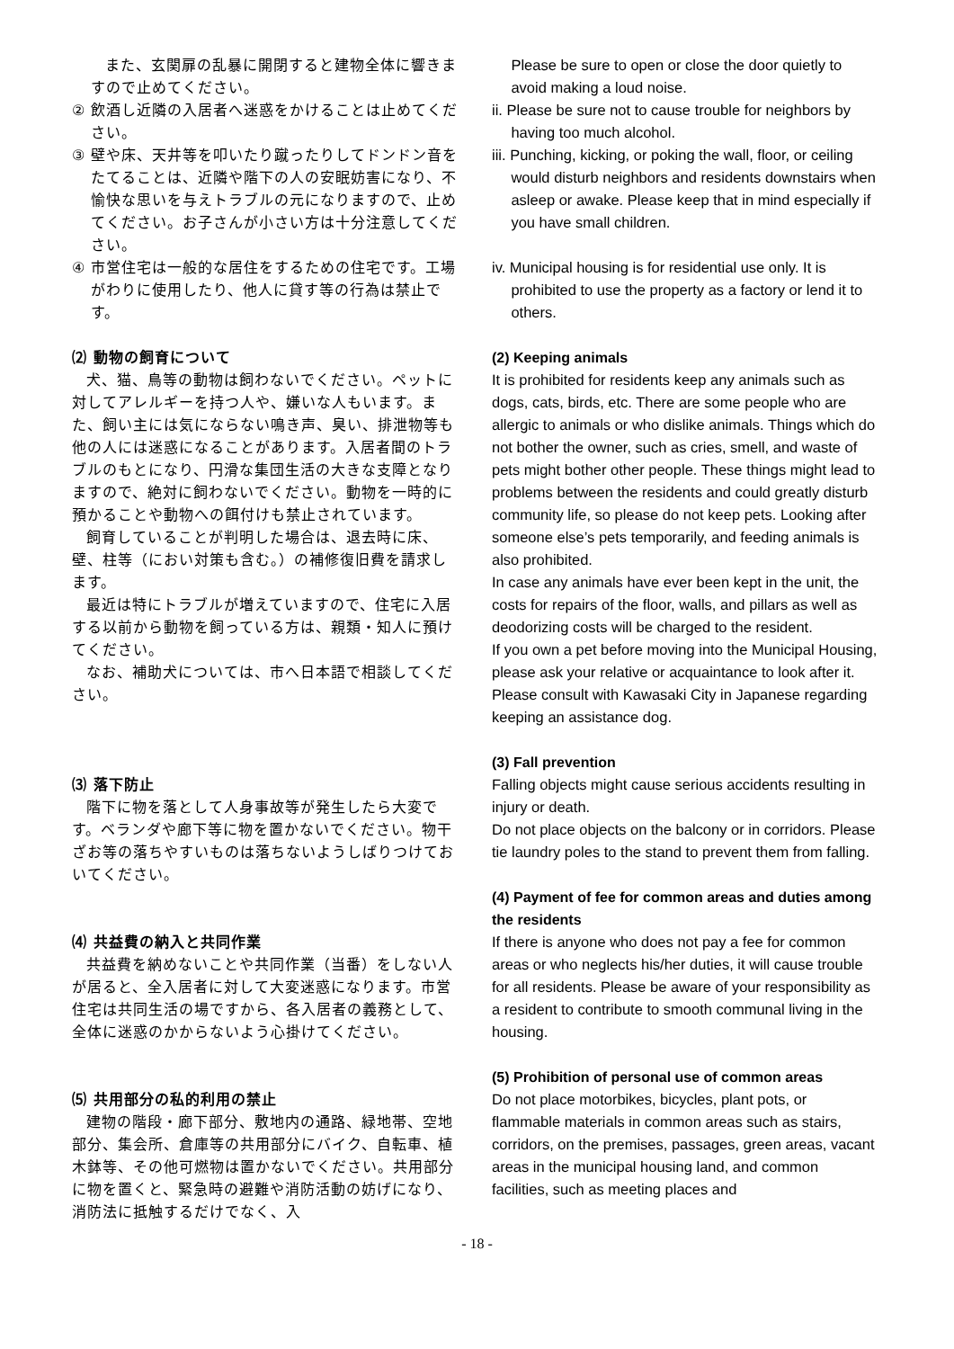また、玄関扉の乱暴に開閉すると建物全体に響きますので止めてください。
② 飲酒し近隣の入居者へ迷惑をかけることは止めてください。
③ 壁や床、天井等を叩いたり蹴ったりしてドンドン音をたてることは、近隣や階下の人の安眠妨害になり、不愉快な思いを与えトラブルの元になりますので、止めてください。お子さんが小さい方は十分注意してください。
④ 市営住宅は一般的な居住をするための住宅です。工場がわりに使用したり、他人に貸す等の行為は禁止です。
⑵ 動物の飼育について
犬、猫、鳥等の動物は飼わないでください。ペットに対してアレルギーを持つ人や、嫌いな人もいます。また、飼い主には気にならない鳴き声、臭い、排泄物等も他の人には迷惑になることがあります。入居者間のトラブルのもとになり、円滑な集団生活の大きな支障となりますので、絶対に飼わないでください。動物を一時的に預かることや動物への餌付けも禁止されています。
飼育していることが判明した場合は、退去時に床、壁、柱等（におい対策も含む。）の補修復旧費を請求します。
最近は特にトラブルが増えていますので、住宅に入居する以前から動物を飼っている方は、親類・知人に預けてください。
なお、補助犬については、市へ日本語で相談してください。
⑶ 落下防止
階下に物を落として人身事故等が発生したら大変です。ベランダや廊下等に物を置かないでください。物干ざお等の落ちやすいものは落ちないようしばりつけておいてください。
⑷ 共益費の納入と共同作業
共益費を納めないことや共同作業（当番）をしない人が居ると、全入居者に対して大変迷惑になります。市営住宅は共同生活の場ですから、各入居者の義務として、全体に迷惑のかからないよう心掛けてください。
⑸ 共用部分の私的利用の禁止
建物の階段・廊下部分、敷地内の通路、緑地帯、空地部分、集会所、倉庫等の共用部分にバイク、自転車、植木鉢等、その他可燃物は置かないでください。共用部分に物を置くと、緊急時の避難や消防活動の妨げになり、消防法に抵触するだけでなく、入
Please be sure to open or close the door quietly to avoid making a loud noise.
ii. Please be sure not to cause trouble for neighbors by having too much alcohol.
iii. Punching, kicking, or poking the wall, floor, or ceiling would disturb neighbors and residents downstairs when asleep or awake. Please keep that in mind especially if you have small children.
iv. Municipal housing is for residential use only. It is prohibited to use the property as a factory or lend it to others.
(2) Keeping animals
It is prohibited for residents keep any animals such as dogs, cats, birds, etc. There are some people who are allergic to animals or who dislike animals. Things which do not bother the owner, such as cries, smell, and waste of pets might bother other people. These things might lead to problems between the residents and could greatly disturb community life, so please do not keep pets. Looking after someone else’s pets temporarily, and feeding animals is also prohibited.
In case any animals have ever been kept in the unit, the costs for repairs of the floor, walls, and pillars as well as deodorizing costs will be charged to the resident.
If you own a pet before moving into the Municipal Housing, please ask your relative or acquaintance to look after it.
Please consult with Kawasaki City in Japanese regarding keeping an assistance dog.
(3) Fall prevention
Falling objects might cause serious accidents resulting in injury or death.
Do not place objects on the balcony or in corridors. Please tie laundry poles to the stand to prevent them from falling.
(4) Payment of fee for common areas and duties among the residents
If there is anyone who does not pay a fee for common areas or who neglects his/her duties, it will cause trouble for all residents. Please be aware of your responsibility as a resident to contribute to smooth communal living in the housing.
(5) Prohibition of personal use of common areas
Do not place motorbikes, bicycles, plant pots, or flammable materials in common areas such as stairs, corridors, on the premises, passages, green areas, vacant areas in the municipal housing land, and common facilities, such as meeting places and
- 18 -